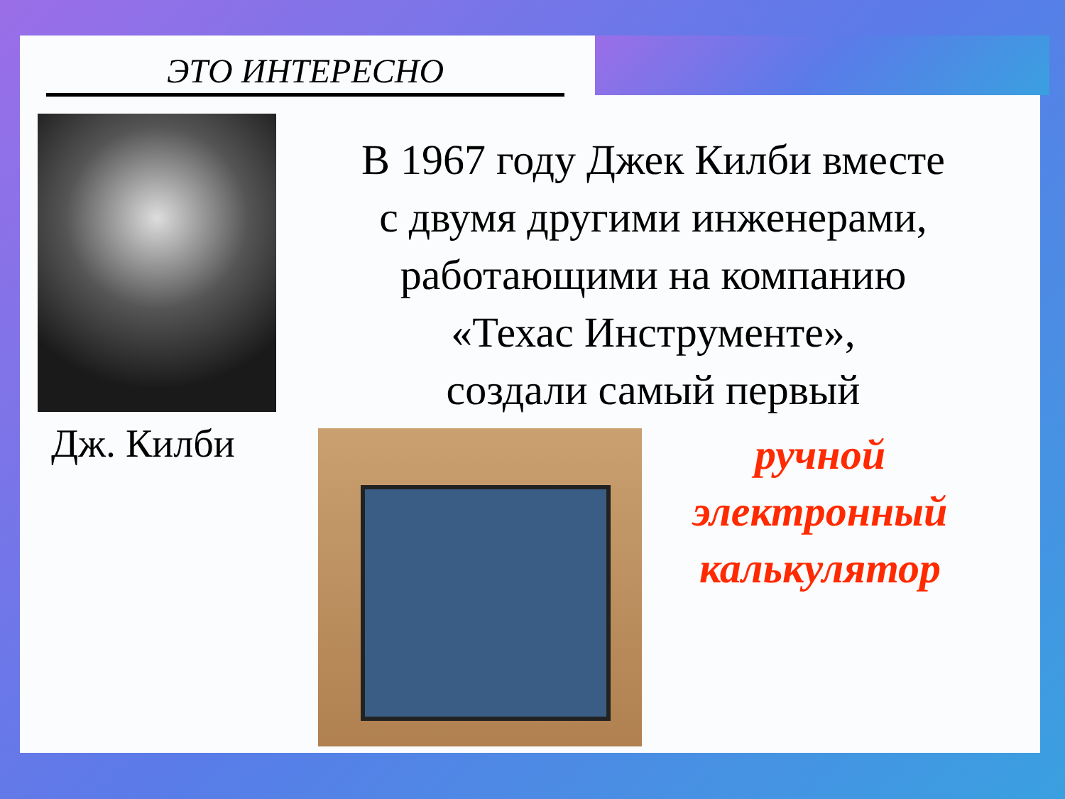ЭТО ИНТЕРЕСНО
Дж. Килби
В 1967 году Джек Килби вместе
с двумя другими инженерами,
работающими на компанию
«Техас Инструменте»,
создали самый первый
ручной
электронный
калькулятор